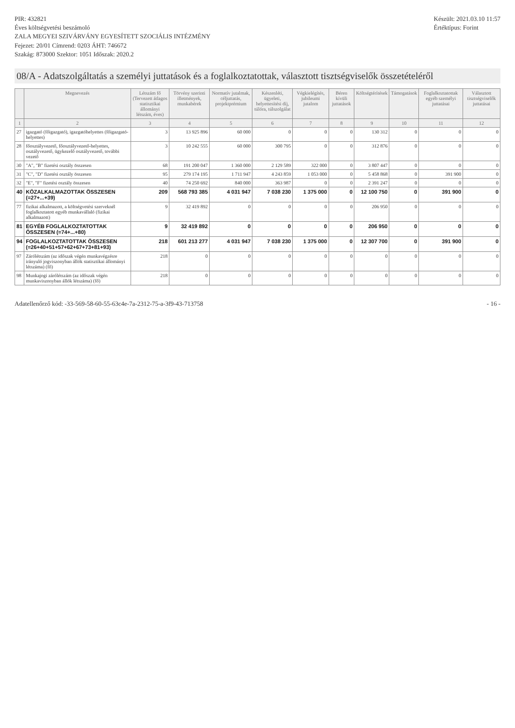PIR: 432821
Éves költségvetési beszámoló
ZALA MEGYEI SZIVÁRVÁNY EGYESÍTETT SZOCIÁLIS INTÉZMÉNY
Fejezet: 20/01 Címrend: 0203 ÁHT: 746672
Szakág: 873000 Szektor: 1051 Időszak: 2020.2
Készült: 2021.03.10 11:57
Értéktípus: Forint
08/A - Adatszolgáltatás a személyi juttatások és a foglalkoztatottak, választott tisztségviselők összetételéről
| | Megnevezés | Létszám fő (Tervezett átlagos statisztikai állományi létszám, éves) | Törvény szerinti illetmények, munkabérek | Normatív jutalmak, céljuttatás, projektprémium | Készenléti, ügyeleti, helyettesítési díj, túlóra, túlszolgálat | Végkielégítés, jubileumi jutalom | Béren kívüli juttatások | Költségtérítések | Támogatások | Foglalkoztatottak egyéb személyi juttatásai | Választott tisztségviselők juttatásai |
| --- | --- | --- | --- | --- | --- | --- | --- | --- | --- | --- | --- |
| 1 | 2 | 3 | 4 | 5 | 6 | 7 | 8 | 9 | 10 | 11 | 12 |
| 27 | igazgató (főigazgató), igazgatóhelyettes (főigazgató-helyettes) | 3 | 13 925 896 | 60 000 | 0 | 0 | 0 | 130 312 | 0 | 0 | 0 |
| 28 | főosztályvezető, főosztályvezető-helyettes, osztályvezető, ügykezelő osztályvezető, további vezető | 3 | 10 242 555 | 60 000 | 300 795 | 0 | 0 | 312 876 | 0 | 0 | 0 |
| 30 | "A", "B" fizetési osztály összesen | 68 | 191 200 047 | 1 360 000 | 2 129 589 | 322 000 | 0 | 3 807 447 | 0 | 0 | 0 |
| 31 | "C", "D" fizetési osztály összesen | 95 | 279 174 195 | 1 711 947 | 4 243 859 | 1 053 000 | 0 | 5 458 868 | 0 | 391 900 | 0 |
| 32 | "E", "F" fizetési osztály összesen | 40 | 74 250 692 | 840 000 | 363 987 | 0 | 0 | 2 391 247 | 0 | 0 | 0 |
| 40 | KÖZALKALMAZOTTAK ÖSSZESEN (=27+...+39) | 209 | 568 793 385 | 4 031 947 | 7 038 230 | 1 375 000 | 0 | 12 100 750 | 0 | 391 900 | 0 |
| 77 | fizikai alkalmazott, a költségvetési szerveknél foglalkoztatott egyéb munkavállaló (fizikai alkalmazott) | 9 | 32 419 892 | 0 | 0 | 0 | 0 | 206 950 | 0 | 0 | 0 |
| 81 | EGYÉB FOGLALKOZTATOTTAK ÖSSZESEN (=74+...+80) | 9 | 32 419 892 | 0 | 0 | 0 | 0 | 206 950 | 0 | 0 | 0 |
| 94 | FOGLALKOZTATOTTAK ÖSSZESEN (=26+40+51+57+62+67+73+81+93) | 218 | 601 213 277 | 4 031 947 | 7 038 230 | 1 375 000 | 0 | 12 307 700 | 0 | 391 900 | 0 |
| 97 | Zárólétszám (az időszak végén munkavégzésre irányuló jogviszonyban állók statisztikai állományi létszáma) (fő) | 218 | 0 | 0 | 0 | 0 | 0 | 0 | 0 | 0 | 0 |
| 98 | Munkajogi zárólétszám (az időszak végén munkaviszonyban állók létszáma) (fő) | 218 | 0 | 0 | 0 | 0 | 0 | 0 | 0 | 0 | 0 |
Adatellenőrző kód: -33-569-58-60-55-63c4e-7a-2312-75-a-3f9-43-713758
- 16 -